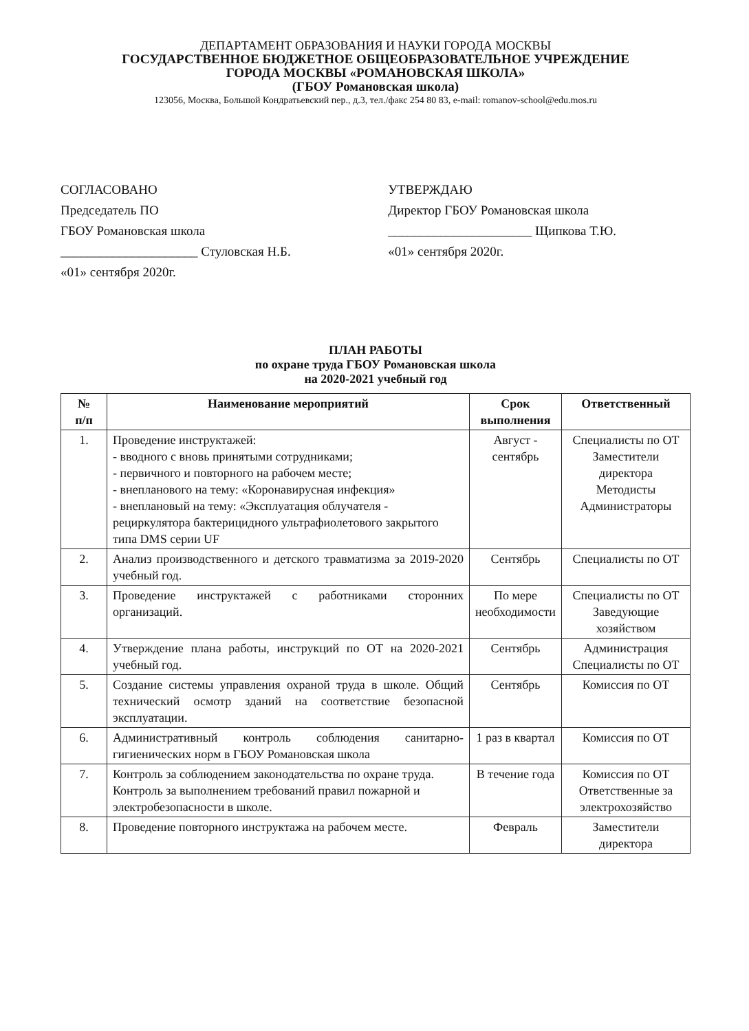ДЕПАРТАМЕНТ ОБРАЗОВАНИЯ И НАУКИ ГОРОДА МОСКВЫ
ГОСУДАРСТВЕННОЕ БЮДЖЕТНОЕ ОБЩЕОБРАЗОВАТЕЛЬНОЕ УЧРЕЖДЕНИЕ
ГОРОДА МОСКВЫ «РОМАНОВСКАЯ ШКОЛА»
(ГБОУ Романовская школа)
123056, Москва, Большой Кондратьевский пер., д.3, тел./факс 254 80 83, e-mail: romanov-school@edu.mos.ru
СОГЛАСОВАНО
Председатель ПО
ГБОУ Романовская школа
_____________________ Стуловская Н.Б.
«01» сентября 2020г.
УТВЕРЖДАЮ
Директор ГБОУ Романовская школа
______________________ Щипкова Т.Ю.
«01» сентября 2020г.
ПЛАН РАБОТЫ
по охране труда ГБОУ Романовская школа
на 2020-2021 учебный год
| № п/п | Наименование мероприятий | Срок выполнения | Ответственный |
| --- | --- | --- | --- |
| 1. | Проведение инструктажей: - вводного с вновь принятыми сотрудниками; - первичного и повторного на рабочем месте; - внепланового на тему: «Коронавирусная инфекция» - внеплановый на тему: «Эксплуатация облучателя - рециркулятора бактерицидного ультрафиолетового закрытого типа DMS серии UF | Август - сентябрь | Специалисты по ОТ Заместители директора Методисты Администраторы |
| 2. | Анализ производственного и детского травматизма за 2019-2020 учебный год. | Сентябрь | Специалисты по ОТ |
| 3. | Проведение инструктажей с работниками сторонних организаций. | По мере необходимости | Специалисты по ОТ Заведующие хозяйством |
| 4. | Утверждение плана работы, инструкций по ОТ на 2020-2021 учебный год. | Сентябрь | Администрация Специалисты по ОТ |
| 5. | Создание системы управления охраной труда в школе. Общий технический осмотр зданий на соответствие безопасной эксплуатации. | Сентябрь | Комиссия по ОТ |
| 6. | Административный контроль соблюдения санитарно-гигиенических норм в ГБОУ Романовская школа | 1 раз в квартал | Комиссия по ОТ |
| 7. | Контроль за соблюдением законодательства по охране труда. Контроль за выполнением требований правил пожарной и электробезопасности в школе. | В течение года | Комиссия по ОТ Ответственные за электрохозяйство |
| 8. | Проведение повторного инструктажа на рабочем месте. | Февраль | Заместители директора |